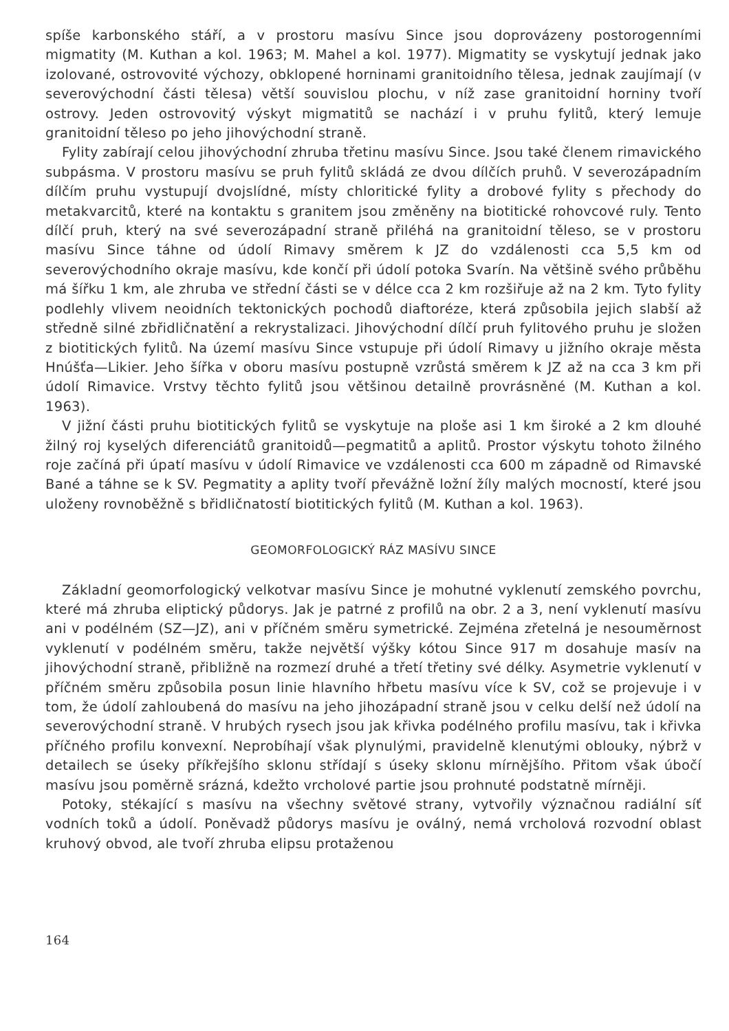spíše karbonského stáří, a v prostoru masívu Since jsou doprovázeny postorogenními migmatity (M. Kuthan a kol. 1963; M. Mahel a kol. 1977). Migmatity se vyskytují jednak jako izolované, ostrovovité výchozy, obklopené horninami granitoidního tělesa, jednak zaujímají (v severovýchodní části tělesa) větší souvislou plochu, v níž zase granitoidní horniny tvoří ostrovy. Jeden ostrovovitý výskyt migmatitů se nachází i v pruhu fylitů, který lemuje granitoidní těleso po jeho jihovýchodní straně.
Fylity zabírají celou jihovýchodní zhruba třetinu masívu Since. Jsou také členem rimavického subpásma. V prostoru masívu se pruh fylitů skládá ze dvou dílčích pruhů. V severozápadním dílčím pruhu vystupují dvojslídné, místy chloritické fylity a drobové fylity s přechody do metakvarcitů, které na kontaktu s granitem jsou změněny na biotitické rohovcové ruly. Tento dílčí pruh, který na své severozápadní straně přiléhá na granitoidní těleso, se v prostoru masívu Since táhne od údolí Rimavy směrem k JZ do vzdálenosti cca 5,5 km od severovýchodního okraje masívu, kde končí při údolí potoka Svarín. Na většině svého průběhu má šířku 1 km, ale zhruba ve střední části se v délce cca 2 km rozšiřuje až na 2 km. Tyto fylity podlehly vlivem neoidních tektonických pochodů diaftoréze, která způsobila jejich slabší až středně silné zbřidličnatění a rekrystalizaci. Jihovýchodní dílčí pruh fylitového pruhu je složen z biotitických fylitů. Na území masívu Since vstupuje při údolí Rimavy u jižního okraje města Hnúšťa—Likier. Jeho šířka v oboru masívu postupně vzrůstá směrem k JZ až na cca 3 km při údolí Rimavice. Vrstvy těchto fylitů jsou většinou detailně provrásněné (M. Kuthan a kol. 1963).
V jižní části pruhu biotitických fylitů se vyskytuje na ploše asi 1 km široké a 2 km dlouhé žilný roj kyselých diferenciátů granitoidů—pegmatitů a aplitů. Prostor výskytu tohoto žilného roje začíná při úpatí masívu v údolí Rimavice ve vzdálenosti cca 600 m západně od Rimavské Bané a táhne se k SV. Pegmatity a aplity tvoří převážně ložní žíly malých mocností, které jsou uloženy rovnoběžně s břidličnatostí biotitických fylitů (M. Kuthan a kol. 1963).
GEOMORFOLOGICKÝ RÁZ MASÍVU SINCE
Základní geomorfologický velkotvar masívu Since je mohutné vyklenutí zemského povrchu, které má zhruba eliptický půdorys. Jak je patrné z profilů na obr. 2 a 3, není vyklenutí masívu ani v podélném (SZ—JZ), ani v příčném směru symetrické. Zejména zřetelná je nesouměrnost vyklenutí v podélném směru, takže největší výšky kótou Since 917 m dosahuje masív na jihovýchodní straně, přibližně na rozmezí druhé a třetí třetiny své délky. Asymetrie vyklenutí v příčném směru způsobila posun linie hlavního hřbetu masívu více k SV, což se projevuje i v tom, že údolí zahloubená do masívu na jeho jihozápadní straně jsou v celku delší než údolí na severovýchodní straně. V hrubých rysech jsou jak křivka podélného profilu masívu, tak i křivka příčného profilu konvexní. Neprobíhají však plynulými, pravidelně klenutými oblouky, nýbrž v detailech se úseky příkřejšího sklonu střídají s úseky sklonu mírnějšího. Přitom však úbočí masívu jsou poměrně srázná, kdežto vrcholové partie jsou prohnuté podstatně mírněji.
Potoky, stékající s masívu na všechny světové strany, vytvořily význačnou radiální síť vodních toků a údolí. Poněvadž půdorys masívu je oválný, nemá vrcholová rozvodní oblast kruhový obvod, ale tvoří zhruba elipsu protaženou
164